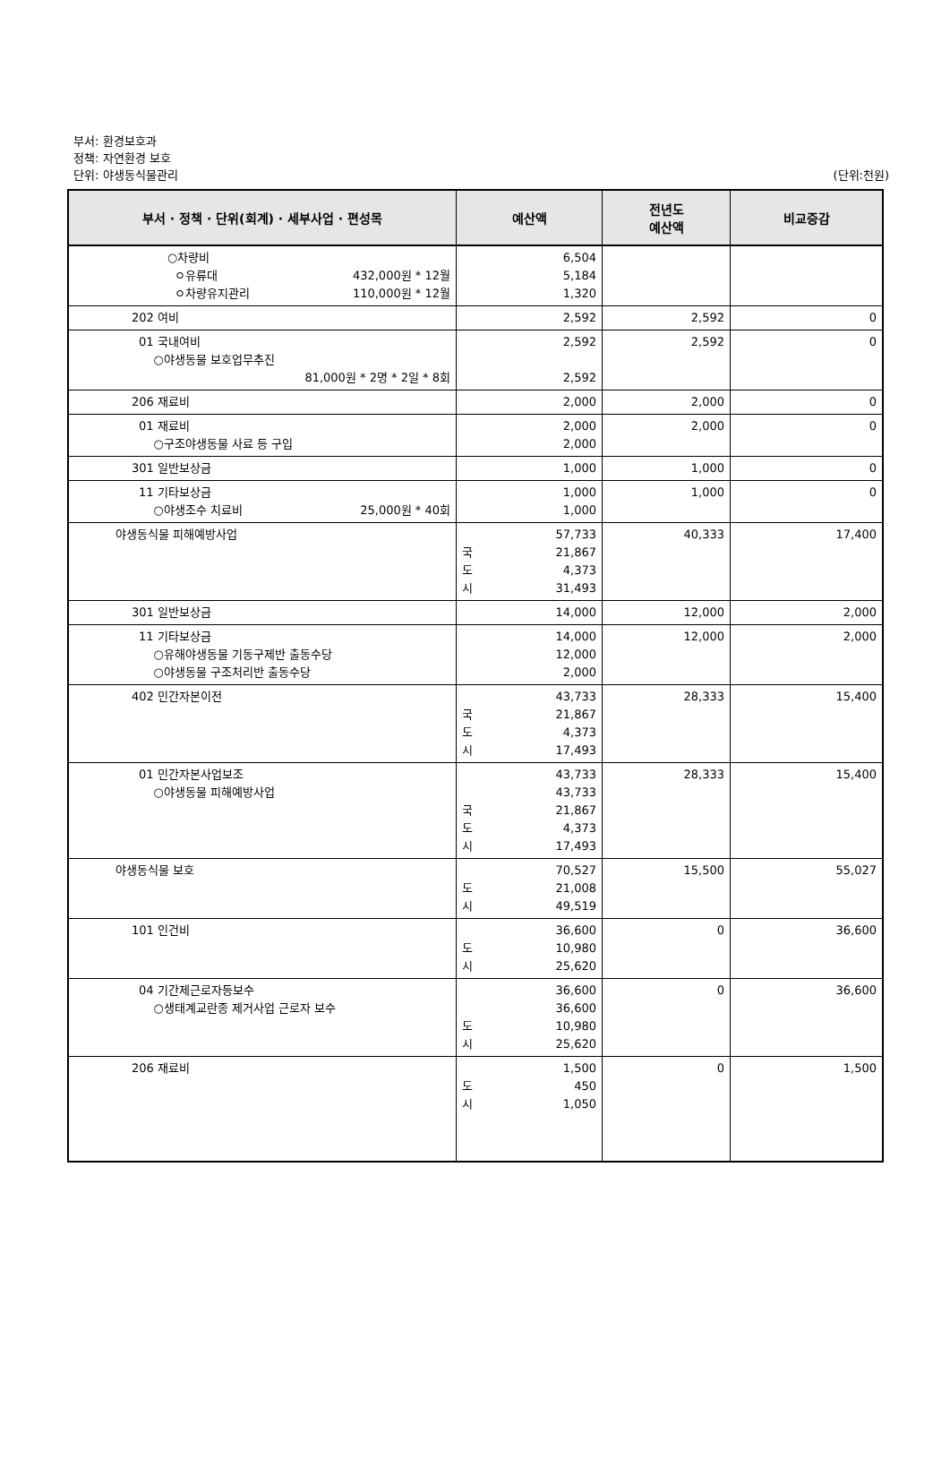부서: 환경보호과
정책: 자연환경 보호
단위: 야생동식물관리
(단위:천원)
| 부서 · 정책 · 단위(회계) · 세부사업 · 편성목 | 예산액 | 전년도 예산액 | 비교증감 |
| --- | --- | --- | --- |
| ○차량비 ㅇ유류대 432,000원 * 12월 ㅇ차량유지관리 110,000원 * 12월 | 6,504 5,184 1,320 | | |
| 202 여비 | 2,592 | 2,592 | 0 |
| 01 국내여비 ○야생동물 보호업무추진 81,000원 * 2명 * 2일 * 8회 | 2,592 2,592 | 2,592 | 0 |
| 206 재료비 | 2,000 | 2,000 | 0 |
| 01 재료비 ○구조야생동물 사료 등 구입 | 2,000 2,000 | 2,000 | 0 |
| 301 일반보상금 | 1,000 | 1,000 | 0 |
| 11 기타보상금 ○야생조수 치료비 25,000원 * 40회 | 1,000 1,000 | 1,000 | 0 |
| 야생동식물 피해예방사업 | 57,733 국 21,867 도 4,373 시 31,493 | 40,333 | 17,400 |
| 301 일반보상금 | 14,000 | 12,000 | 2,000 |
| 11 기타보상금 ○유해야생동물 기동구제반 출동수당 ○야생동물 구조처리반 출동수당 | 14,000 12,000 2,000 | 12,000 | 2,000 |
| 402 민간자본이전 | 43,733 국 21,867 도 4,373 시 17,493 | 28,333 | 15,400 |
| 01 민간자본사업보조 ○야생동물 피해예방사업 | 43,733 43,733 국 21,867 도 4,373 시 17,493 | 28,333 | 15,400 |
| 야생동식물 보호 | 70,527 도 21,008 시 49,519 | 15,500 | 55,027 |
| 101 인건비 | 36,600 도 10,980 시 25,620 | 0 | 36,600 |
| 04 기간제근로자등보수 ○생태계교란종 제거사업 근로자 보수 | 36,600 36,600 도 10,980 시 25,620 | 0 | 36,600 |
| 206 재료비 | 1,500 도 450 시 1,050 | 0 | 1,500 |